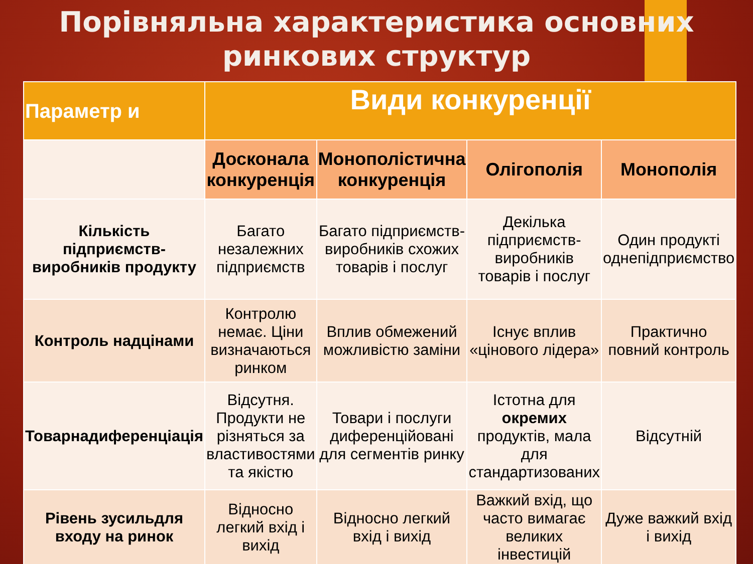Порівняльна характеристика основних ринкових структур
| Параметр и | Види конкуренції | | | |
| --- | --- | --- | --- | --- |
| | Досконала конкуренція | Монополістична конкуренція | Олігополія | Монополія |
| Кількість підприємств-виробників продукту | Багато незалежних підприємств | Багато підприємств-виробників схожих товарів і послуг | Декілька підприємств-виробників товарів і послуг | Один продукті однепідприємство |
| Контроль надцінами | Контролю немає. Ціни визначаються ринком | Вплив обмежений можливістю заміни | Існує вплив «цінового лідера» | Практично повний контроль |
| Товарнадиференціація | Відсутня. Продукти не різняться за властивостями та якістю | Товари і послуги диференційовані для сегментів ринку | Істотна для окремих продуктів, мала для стандартизованих | Відсутній |
| Рівень зусильдля входу на ринок | Відносно легкий вхід і вихід | Відносно легкий вхід і вихід | Важкий вхід, що часто вимагає великих інвестицій | Дуже важкий вхід і вихід |